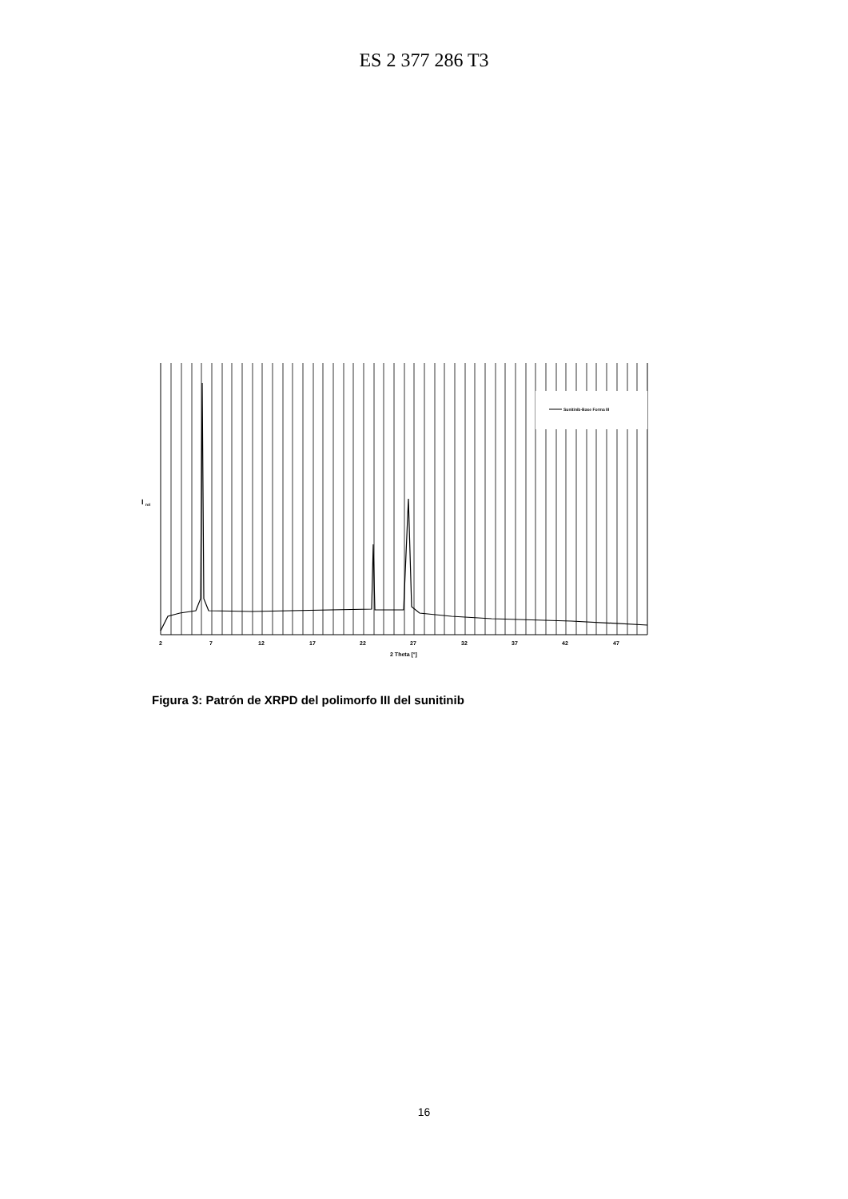ES 2 377 286 T3
I
rel
Sunitinib-Base Forma III
2
7
12
17
22
27
32
37
42
47
2 Theta [°]
Figura 3: Patrón de XRPD del polimorfo III del sunitinib
16